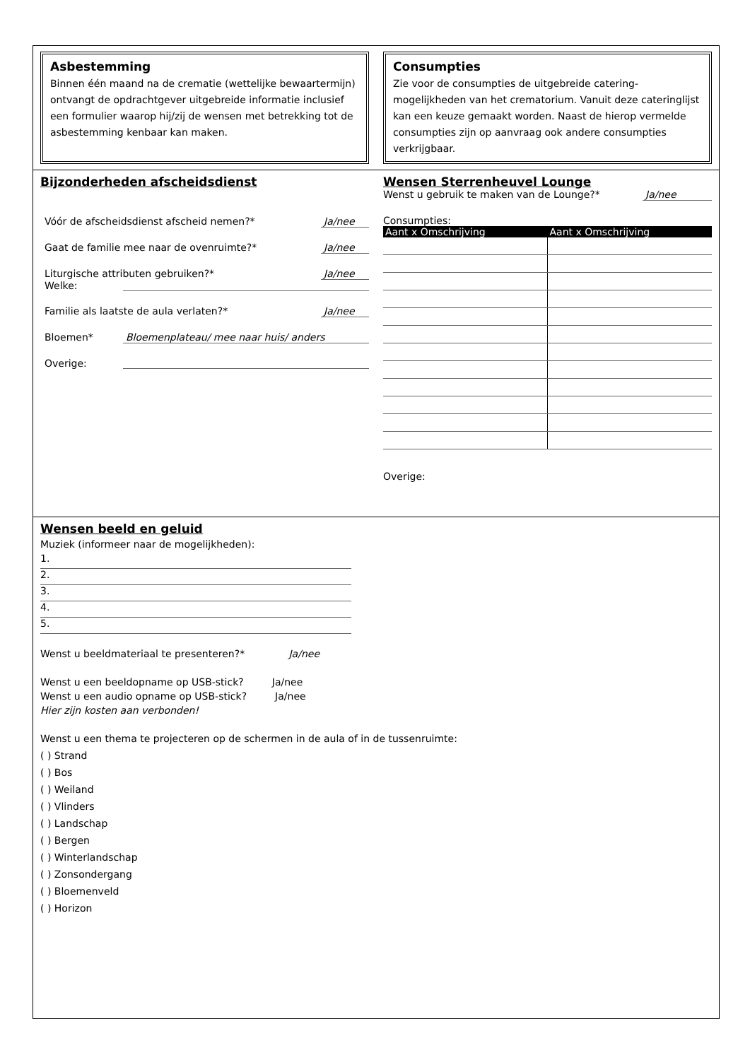Asbestemming
Binnen één maand na de crematie (wettelijke bewaartermijn) ontvangt de opdrachtgever uitgebreide informatie inclusief een formulier waarop hij/zij de wensen met betrekking tot de asbestemming kenbaar kan maken.
Consumpties
Zie voor de consumpties de uitgebreide catering-mogelijkheden van het crematorium. Vanuit deze cateringlijst kan een keuze gemaakt worden. Naast de hierop vermelde consumpties zijn op aanvraag ook andere consumpties verkrijgbaar.
Bijzonderheden afscheidsdienst
Vóór de afscheidsdienst afscheid nemen?* Ja/nee
Gaat de familie mee naar de ovenruimte?* Ja/nee
Liturgische attributen gebruiken?* Ja/nee
Welke:
Familie als laatste de aula verlaten?* Ja/nee
Bloemen* Bloemenplateau/ mee naar huis/ anders
Overige:
Wensen Sterrenheuvel Lounge
Wenst u gebruik te maken van de Lounge?* Ja/nee
Consumpties:
| Aant x Omschrijving | Aant x Omschrijving |
| --- | --- |
Overige:
Wensen beeld en geluid
Muziek (informeer naar de mogelijkheden):
1.
2.
3.
4.
5.
Wenst u beeldmateriaal te presenteren?* Ja/nee
Wenst u een beeldopname op USB-stick? Ja/nee
Wenst u een audio opname op USB-stick? Ja/nee
Hier zijn kosten aan verbonden!
Wenst u een thema te projecteren op de schermen in de aula of in de tussenruimte:
( ) Strand
( ) Bos
( ) Weiland
( ) Vlinders
( ) Landschap
( ) Bergen
( ) Winterlandschap
( ) Zonsondergang
( ) Bloemenveld
( ) Horizon